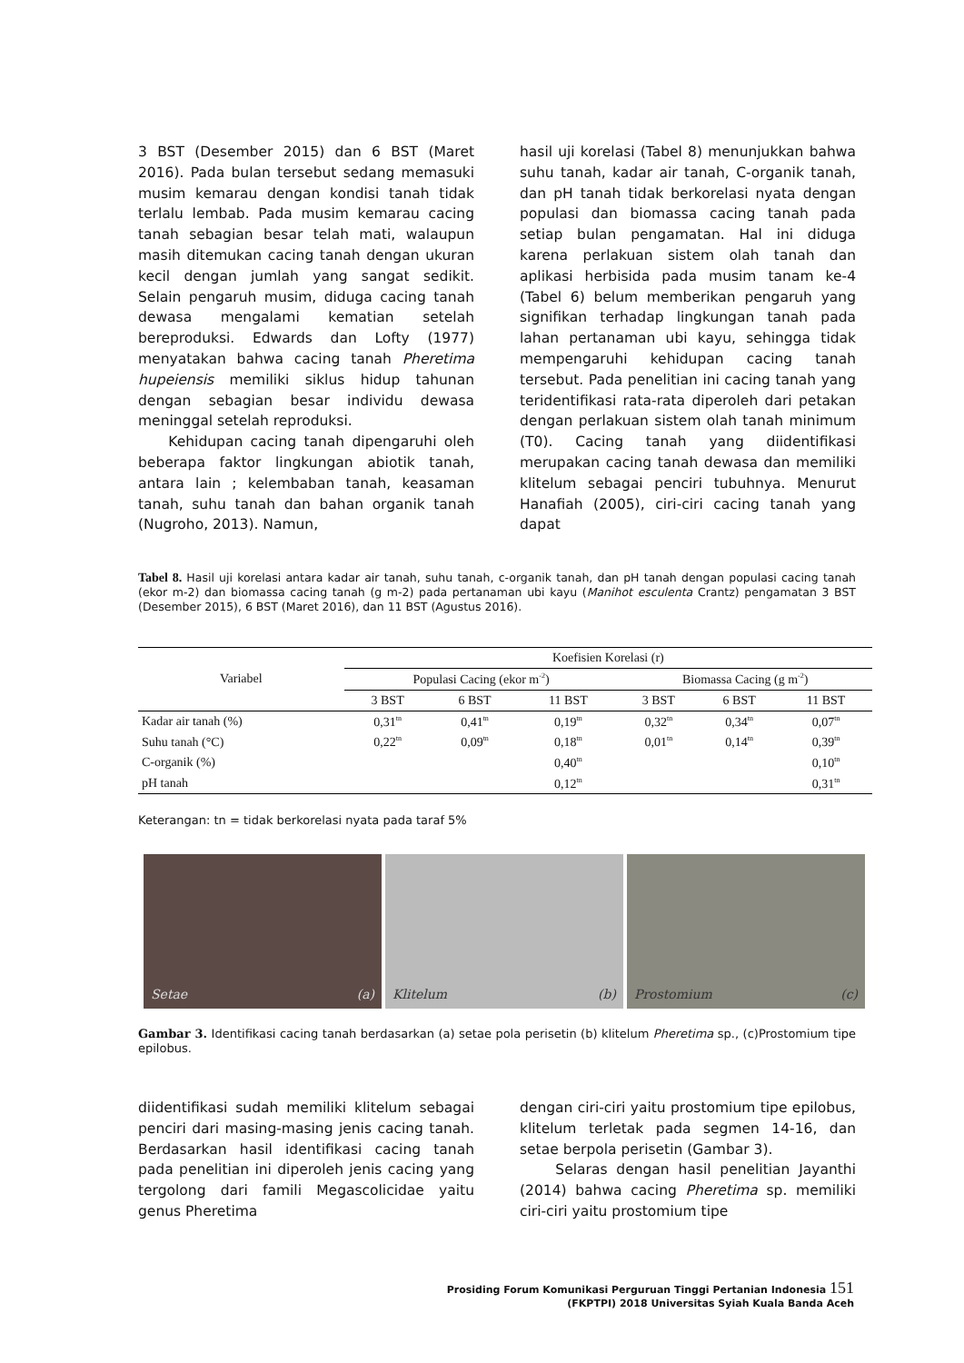3 BST (Desember 2015) dan 6 BST (Maret 2016). Pada bulan tersebut sedang memasuki musim kemarau dengan kondisi tanah tidak terlalu lembab. Pada musim kemarau cacing tanah sebagian besar telah mati, walaupun masih ditemukan cacing tanah dengan ukuran kecil dengan jumlah yang sangat sedikit. Selain pengaruh musim, diduga cacing tanah dewasa mengalami kematian setelah bereproduksi. Edwards dan Lofty (1977) menyatakan bahwa cacing tanah Pheretima hupeiensis memiliki siklus hidup tahunan dengan sebagian besar individu dewasa meninggal setelah reproduksi.
Kehidupan cacing tanah dipengaruhi oleh beberapa faktor lingkungan abiotik tanah, antara lain ; kelembaban tanah, keasaman tanah, suhu tanah dan bahan organik tanah (Nugroho, 2013). Namun,
hasil uji korelasi (Tabel 8) menunjukkan bahwa suhu tanah, kadar air tanah, C-organik tanah, dan pH tanah tidak berkorelasi nyata dengan populasi dan biomassa cacing tanah pada setiap bulan pengamatan. Hal ini diduga karena perlakuan sistem olah tanah dan aplikasi herbisida pada musim tanam ke-4 (Tabel 6) belum memberikan pengaruh yang signifikan terhadap lingkungan tanah pada lahan pertanaman ubi kayu, sehingga tidak mempengaruhi kehidupan cacing tanah tersebut. Pada penelitian ini cacing tanah yang teridentifikasi rata-rata diperoleh dari petakan dengan perlakuan sistem olah tanah minimum (T0). Cacing tanah yang diidentifikasi merupakan cacing tanah dewasa dan memiliki klitelum sebagai penciri tubuhnya. Menurut Hanafiah (2005), ciri-ciri cacing tanah yang dapat
Tabel 8. Hasil uji korelasi antara kadar air tanah, suhu tanah, c-organik tanah, dan pH tanah dengan populasi cacing tanah (ekor m-2) dan biomassa cacing tanah (g m-2) pada pertanaman ubi kayu (Manihot esculenta Crantz) pengamatan 3 BST (Desember 2015), 6 BST (Maret 2016), dan 11 BST (Agustus 2016).
| Variabel | Koefisien Korelasi (r) | | | | | |
| --- | --- | --- | --- | --- | --- | --- |
| | Populasi Cacing (ekor m<sup>-2</sup>) | | | Biomassa Cacing (g m<sup>-2</sup>) | | |
| | 3 BST | 6 BST | 11 BST | 3 BST | 6 BST | 11 BST |
| Kadar air tanah (%) | 0,31<sup>tn</sup> | 0,41<sup>tn</sup> | 0,19<sup>tn</sup> | 0,32<sup>tn</sup> | 0,34<sup>tn</sup> | 0,07<sup>tn</sup> |
| Suhu tanah (°C) | 0,22<sup>tn</sup> | 0,09<sup>tn</sup> | 0,18<sup>tn</sup> | 0,01<sup>tn</sup> | 0,14<sup>tn</sup> | 0,39<sup>tn</sup> |
| C-organik (%) | | | 0,40<sup>tn</sup> | | | 0,10<sup>tn</sup> |
| pH tanah | | | 0,12<sup>tn</sup> | | | 0,31<sup>tn</sup> |
Keterangan: tn = tidak berkorelasi nyata pada taraf 5%
Setae (a) Klitelum (b) Prostomium (c)
Gambar 3. Identifikasi cacing tanah berdasarkan (a) setae pola perisetin (b) klitelum Pheretima sp., (c)Prostomium tipe epilobus.
diidentifikasi sudah memiliki klitelum sebagai penciri dari masing-masing jenis cacing tanah. Berdasarkan hasil identifikasi cacing tanah pada penelitian ini diperoleh jenis cacing yang tergolong dari famili Megascolicidae yaitu genus Pheretima
dengan ciri-ciri yaitu prostomium tipe epilobus, klitelum terletak pada segmen 14-16, dan setae berpola perisetin (Gambar 3).
Selaras dengan hasil penelitian Jayanthi (2014) bahwa cacing Pheretima sp. memiliki ciri-ciri yaitu prostomium tipe
Prosiding Forum Komunikasi Perguruan Tinggi Pertanian Indonesia 151
(FKPTPI) 2018 Universitas Syiah Kuala Banda Aceh